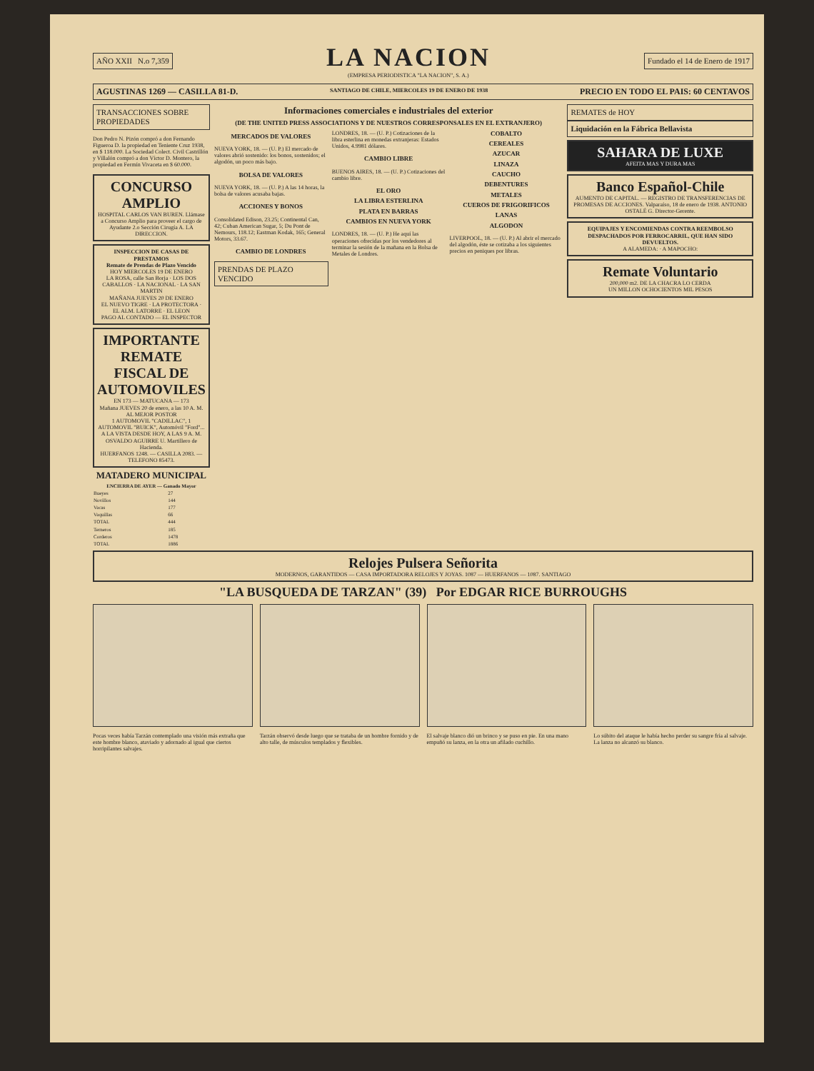AÑO XXII N.o 7,359
LA NACION
(EMPRESA PERIODISTICA "LA NACION", S. A.)
Fundado el 14 de Enero de 1917
AGUSTINAS 1269 — CASILLA 81-D. SANTIAGO DE CHILE, MIERCOLES 19 DE ENERO DE 1938 PRECIO EN TODO EL PAIS: 60 CENTAVOS
TRANSACCIONES SOBRE PROPIEDADES
Don Pedro N. Pizón compró a don Fernando Figueroa D. la propiedad en Teniente Cruz 1938, en $ 118.000. La Sociedad Colect. Civil Castrillón y Villalón compró a don Víctor D. Montero, la propiedad en Fermín Vivaceta en $ 60.000.
CONCURSO AMPLIO
HOSPITAL CARLOS VAN BUREN. Llámase a Concurso Amplio para proveer el cargo de Ayudante 2.o Sección Cirugía A. LA DIRECCION.
INSPECCION DE CASAS DE PRESTAMOS
Remate de Prendas de Plazo Vencido
HOY MIERCOLES 19 DE ENERO
LA ROSA, calle San Borja · LOS DOS CABALLOS · LA NACIONAL · LA SAN MARTIN
MAÑANA JUEVES 20 DE ENERO
EL NUEVO TIGRE · LA PROTECTORA · EL ALM. LATORRE · EL LEON
PAGO AL CONTADO — EL INSPECTOR
IMPORTANTE REMATE FISCAL DE AUTOMOVILES
EN 173 — MATUCANA — 173
Mañana JUEVES 20 de enero, a las 10 A. M.
AL MEJOR POSTOR
1 AUTOMOVIL "CADILLAC", 1 AUTOMOVIL "BUICK", Automóvil "Ford"...
A LA VISTA DESDE HOY, A LAS 9 A. M.
OSVALDO AGUIRRE U. Martillero de Hacienda.
HUERFANOS 1248. — CASILLA 2083. — TELEFONO 85473.
MATADERO MUNICIPAL
| ENCIERRA DE AYER — Ganado Mayor | |
| --- | --- |
| Bueyes | 27 |
| Novillos | 144 |
| Vacas | 177 |
| Vaquillas | 66 |
| TOTAL | 444 |
| Terneros | 185 |
| Corderos | 1478 |
| TOTAL | 1886 |
Informaciones comerciales e industriales del exterior
(DE THE UNITED PRESS ASSOCIATIONS Y DE NUESTROS CORRESPONSALES EN EL EXTRANJERO)
MERCADOS DE VALORES
NUEVA YORK, 18. — (U. P.) El mercado de valores abrió sostenido: los bonos, sostenidos; el algodón, un poco más bajo.
BOLSA DE VALORES
NUEVA YORK, 18. — (U. P.) A las 14 horas, la bolsa de valores acusaba bajas.
ACCIONES Y BONOS
Consolidated Edison, 23.25; Continental Can, 42; Cuban American Sugar, 5; Du Pont de Nemours, 118.12; Eastman Kodak, 165; General Motors, 33.67.
CAMBIO DE LONDRES
LONDRES, 18. — (U. P.) Cotizaciones de la libra esterlina en monedas extranjeras: Estados Unidos, 4.9981 dólares.
CAMBIO LIBRE
BUENOS AIRES, 18. — (U. P.) Cotizaciones del cambio libre.
EL ORO
LA LIBRA ESTERLINA
PLATA EN BARRAS
CAMBIOS EN NUEVA YORK
LONDRES, 18. — (U. P.) He aquí las operaciones ofrecidas por los vendedores al terminar la sesión de la mañana en la Bolsa de Metales de Londres.
COBALTO
CEREALES
AZUCAR
LINAZA
CAUCHO
DEBENTURES
METALES
CUEROS DE FRIGORIFICOS
LANAS
ALGODON
LIVERPOOL, 18. — (U. P.) Al abrir el mercado del algodón, éste se cotizaba a los siguientes precios en peniques por libras.
PRENDAS DE PLAZO VENCIDO
REMATES de HOY
Liquidación en la Fábrica Bellavista
SAHARA DE LUXE
AFEITA MAS Y DURA MAS
Banco Español-Chile
AUMENTO DE CAPITAL. — REGISTRO DE TRANSFERENCIAS DE PROMESAS DE ACCIONES. Valparaíso, 18 de enero de 1938. ANTONIO OSTALÉ G. Director-Gerente.
EQUIPAJES Y ENCOMIENDAS CONTRA REEMBOLSO DESPACHADOS POR FERROCARRIL, QUE HAN SIDO DEVUELTOS.
A ALAMEDA: · A MAPOCHO:
Remate Voluntario
200,000 m2. DE LA CHACRA LO CERDA
UN MILLON OCHOCIENTOS MIL PESOS
Relojes Pulsera Señorita
MODERNOS, GARANTIDOS — CASA IMPORTADORA RELOJES Y JOYAS. 1087 — HUERFANOS — 1087. SANTIAGO
"LA BUSQUEDA DE TARZAN" (39) Por EDGAR RICE BURROUGHS
Pocas veces había Tarzán contemplado una visión más extraña que este hombre blanco, ataviado y adornado al igual que ciertos horripilantes salvajes.
Tarzán observó desde luego que se trataba de un hombre fornido y de alto talle, de músculos templados y flexibles.
El salvaje blanco dió un brinco y se puso en pie. En una mano empuñó su lanza, en la otra un afilado cuchillo.
Lo súbito del ataque le había hecho perder su sangre fría al salvaje. La lanza no alcanzó su blanco.